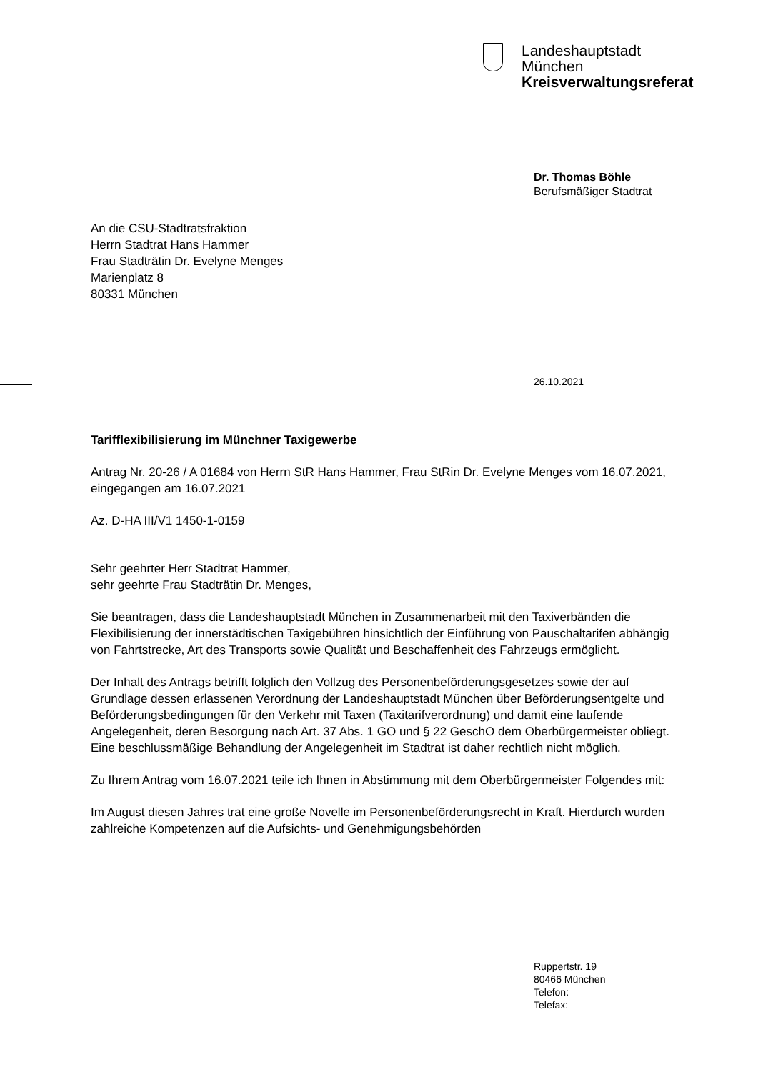Landeshauptstadt
München
Kreisverwaltungsreferat
Dr. Thomas Böhle
Berufsmäßiger Stadtrat
An die CSU-Stadtratsfraktion
Herrn Stadtrat Hans Hammer
Frau Stadträtin Dr. Evelyne Menges
Marienplatz 8
80331 München
26.10.2021
Tarifflexibilisierung im Münchner Taxigewerbe
Antrag Nr. 20-26 / A 01684 von Herrn StR Hans Hammer, Frau StRin Dr. Evelyne Menges vom 16.07.2021, eingegangen am 16.07.2021
Az. D-HA III/V1 1450-1-0159
Sehr geehrter Herr Stadtrat Hammer,
sehr geehrte Frau Stadträtin Dr. Menges,
Sie beantragen, dass die Landeshauptstadt München in Zusammenarbeit mit den Taxiverbänden die Flexibilisierung der innerstädtischen Taxigebühren hinsichtlich der Einführung von Pauschaltarifen abhängig von Fahrtstrecke, Art des Transports sowie Qualität und Beschaffenheit des Fahrzeugs ermöglicht.
Der Inhalt des Antrags betrifft folglich den Vollzug des Personenbeförderungsgesetzes sowie der auf Grundlage dessen erlassenen Verordnung der Landeshauptstadt München über Beförderungsentgelte und Beförderungsbedingungen für den Verkehr mit Taxen (Taxitarifverordnung) und damit eine laufende Angelegenheit, deren Besorgung nach Art. 37 Abs. 1 GO und § 22 GeschO dem Oberbürgermeister obliegt. Eine beschlussmäßige Behandlung der Angelegenheit im Stadtrat ist daher rechtlich nicht möglich.
Zu Ihrem Antrag vom 16.07.2021 teile ich Ihnen in Abstimmung mit dem Oberbürgermeister Folgendes mit:
Im August diesen Jahres trat eine große Novelle im Personenbeförderungsrecht in Kraft. Hierdurch wurden zahlreiche Kompetenzen auf die Aufsichts- und Genehmigungsbehörden
Ruppertstr. 19
80466 München
Telefon:
Telefax: